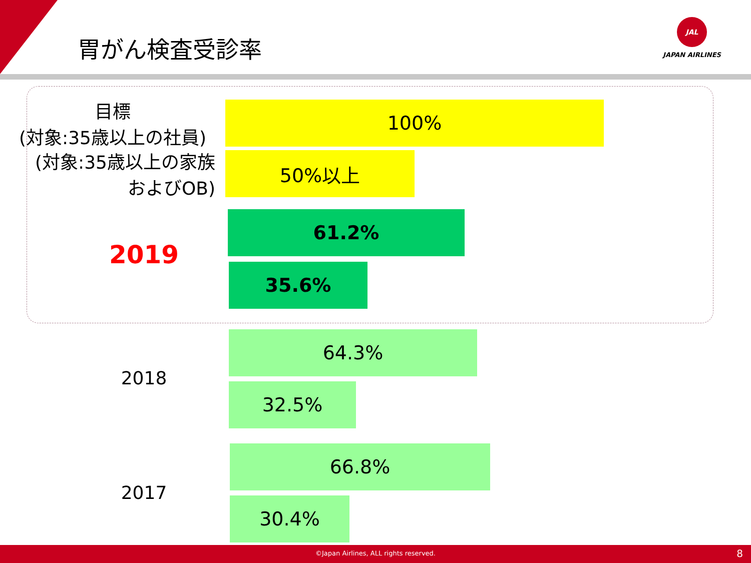胃がん検査受診率
JAL
JAPAN AIRLINES
目標
(対象:35歳以上の社員)
100%
(対象:35歳以上の家族
およびOB)
50%以上
61.2%
2019
35.6%
64.3%
2018
32.5%
66.8%
2017
30.4%
©Japan Airlines, ALL rights reserved. 8